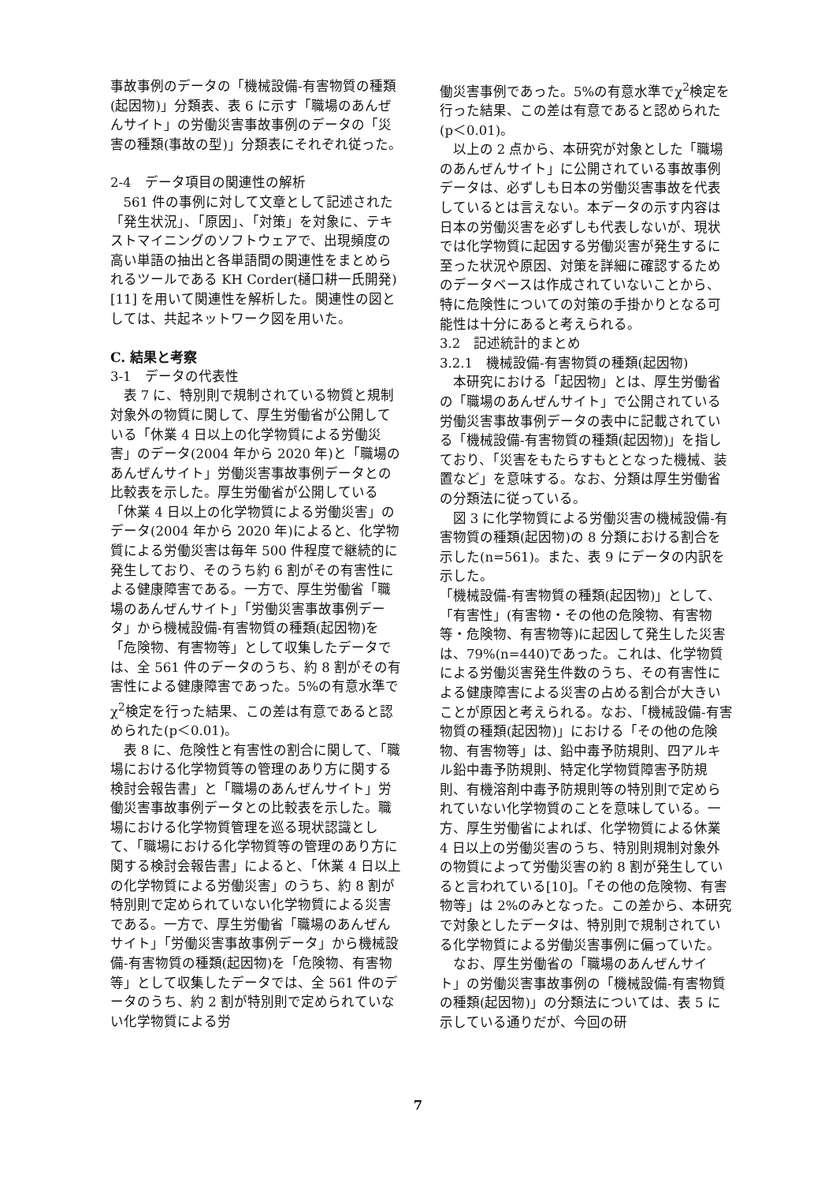事故事例のデータの「機械設備-有害物質の種類(起因物)」分類表、表 6 に示す「職場のあんぜんサイト」の労働災害事故事例のデータの「災害の種類(事故の型)」分類表にそれぞれ従った。
2-4　データ項目の関連性の解析
561 件の事例に対して文章として記述された「発生状況」、「原因」、「対策」を対象に、テキストマイニングのソフトウェアで、出現頻度の高い単語の抽出と各単語間の関連性をまとめられるツールである KH Corder(樋口耕一氏開発) [11] を用いて関連性を解析した。関連性の図としては、共起ネットワーク図を用いた。
C. 結果と考察
3-1　データの代表性
表 7 に、特別則で規制されている物質と規制対象外の物質に関して、厚生労働省が公開している「休業 4 日以上の化学物質による労働災害」のデータ(2004 年から 2020 年)と「職場のあんぜんサイト」労働災害事故事例データとの比較表を示した。厚生労働省が公開している「休業 4 日以上の化学物質による労働災害」のデータ(2004 年から 2020 年)によると、化学物質による労働災害は毎年 500 件程度で継続的に発生しており、そのうち約 6 割がその有害性による健康障害である。一方で、厚生労働省「職場のあんぜんサイト」「労働災害事故事例データ」から機械設備-有害物質の種類(起因物)を「危険物、有害物等」として収集したデータでは、全 561 件のデータのうち、約 8 割がその有害性による健康障害であった。5%の有意水準でχ<sup>2</sup>検定を行った結果、この差は有意であると認められた(p＜0.01)。
表 8 に、危険性と有害性の割合に関して、「職場における化学物質等の管理のあり方に関する検討会報告書」と「職場のあんぜんサイト」労働災害事故事例データとの比較表を示した。職場における化学物質管理を巡る現状認識として、「職場における化学物質等の管理のあり方に関する検討会報告書」によると、「休業 4 日以上の化学物質による労働災害」のうち、約 8 割が特別則で定められていない化学物質による災害である。一方で、厚生労働省「職場のあんぜんサイト」「労働災害事故事例データ」から機械設備-有害物質の種類(起因物)を「危険物、有害物等」として収集したデータでは、全 561 件のデータのうち、約 2 割が特別則で定められていない化学物質による労
働災害事例であった。5%の有意水準でχ<sup>2</sup>検定を行った結果、この差は有意であると認められた(p＜0.01)。
以上の 2 点から、本研究が対象とした「職場のあんぜんサイト」に公開されている事故事例データは、必ずしも日本の労働災害事故を代表しているとは言えない。本データの示す内容は日本の労働災害を必ずしも代表しないが、現状では化学物質に起因する労働災害が発生するに至った状況や原因、対策を詳細に確認するためのデータベースは作成されていないことから、特に危険性についての対策の手掛かりとなる可能性は十分にあると考えられる。
3.2　記述統計的まとめ
3.2.1　機械設備-有害物質の種類(起因物)
本研究における「起因物」とは、厚生労働省の「職場のあんぜんサイト」で公開されている労働災害事故事例データの表中に記載されている「機械設備-有害物質の種類(起因物)」を指しており、「災害をもたらすもととなった機械、装置など」を意味する。なお、分類は厚生労働省の分類法に従っている。
図 3 に化学物質による労働災害の機械設備-有害物質の種類(起因物)の 8 分類における割合を示した(n=561)。また、表 9 にデータの内訳を示した。
「機械設備-有害物質の種類(起因物)」として、「有害性」(有害物・その他の危険物、有害物等・危険物、有害物等)に起因して発生した災害は、79%(n=440)であった。これは、化学物質による労働災害発生件数のうち、その有害性による健康障害による災害の占める割合が大きいことが原因と考えられる。なお、「機械設備-有害物質の種類(起因物)」における「その他の危険物、有害物等」は、鉛中毒予防規則、四アルキル鉛中毒予防規則、特定化学物質障害予防規則、有機溶剤中毒予防規則等の特別則で定められていない化学物質のことを意味している。一方、厚生労働省によれば、化学物質による休業 4 日以上の労働災害のうち、特別則規制対象外の物質によって労働災害の約 8 割が発生していると言われている[10]。「その他の危険物、有害物等」は 2%のみとなった。この差から、本研究で対象としたデータは、特別則で規制されている化学物質による労働災害事例に偏っていた。
なお、厚生労働省の「職場のあんぜんサイト」の労働災害事故事例の「機械設備-有害物質の種類(起因物)」の分類法については、表 5 に示している通りだが、今回の研
7